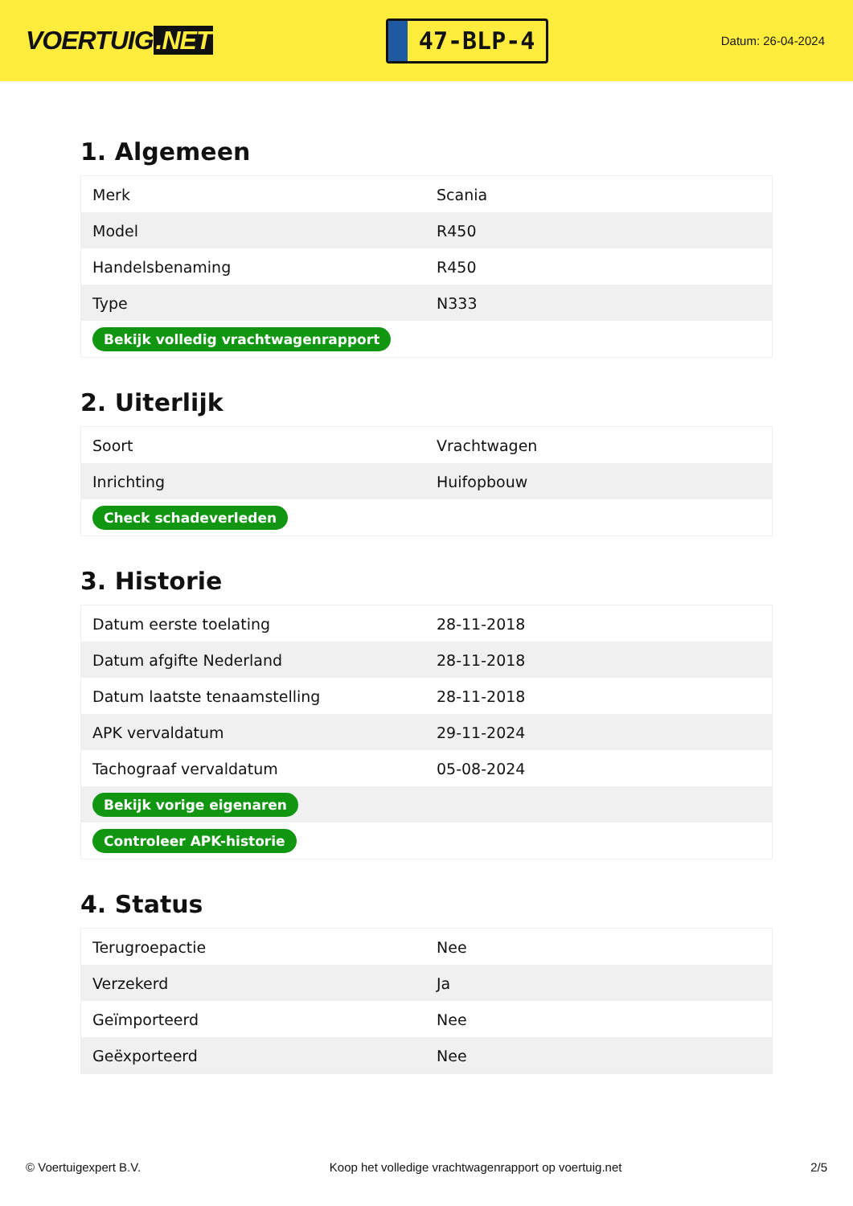VOERTUIG.NET
47-BLP-4
Datum: 26-04-2024
1. Algemeen
| Merk | Scania |
| Model | R450 |
| Handelsbenaming | R450 |
| Type | N333 |
| Bekijk volledig vrachtwagenrapport | |
2. Uiterlijk
| Soort | Vrachtwagen |
| Inrichting | Huifopbouw |
| Check schadeverleden | |
3. Historie
| Datum eerste toelating | 28-11-2018 |
| Datum afgifte Nederland | 28-11-2018 |
| Datum laatste tenaamstelling | 28-11-2018 |
| APK vervaldatum | 29-11-2024 |
| Tachograaf vervaldatum | 05-08-2024 |
| Bekijk vorige eigenaren | |
| Controleer APK-historie | |
4. Status
| Terugroepactie | Nee |
| Verzekerd | Ja |
| Geïmporteerd | Nee |
| Geëxporteerd | Nee |
© Voertuigexpert B.V. Koop het volledige vrachtwagenrapport op voertuig.net 2/5